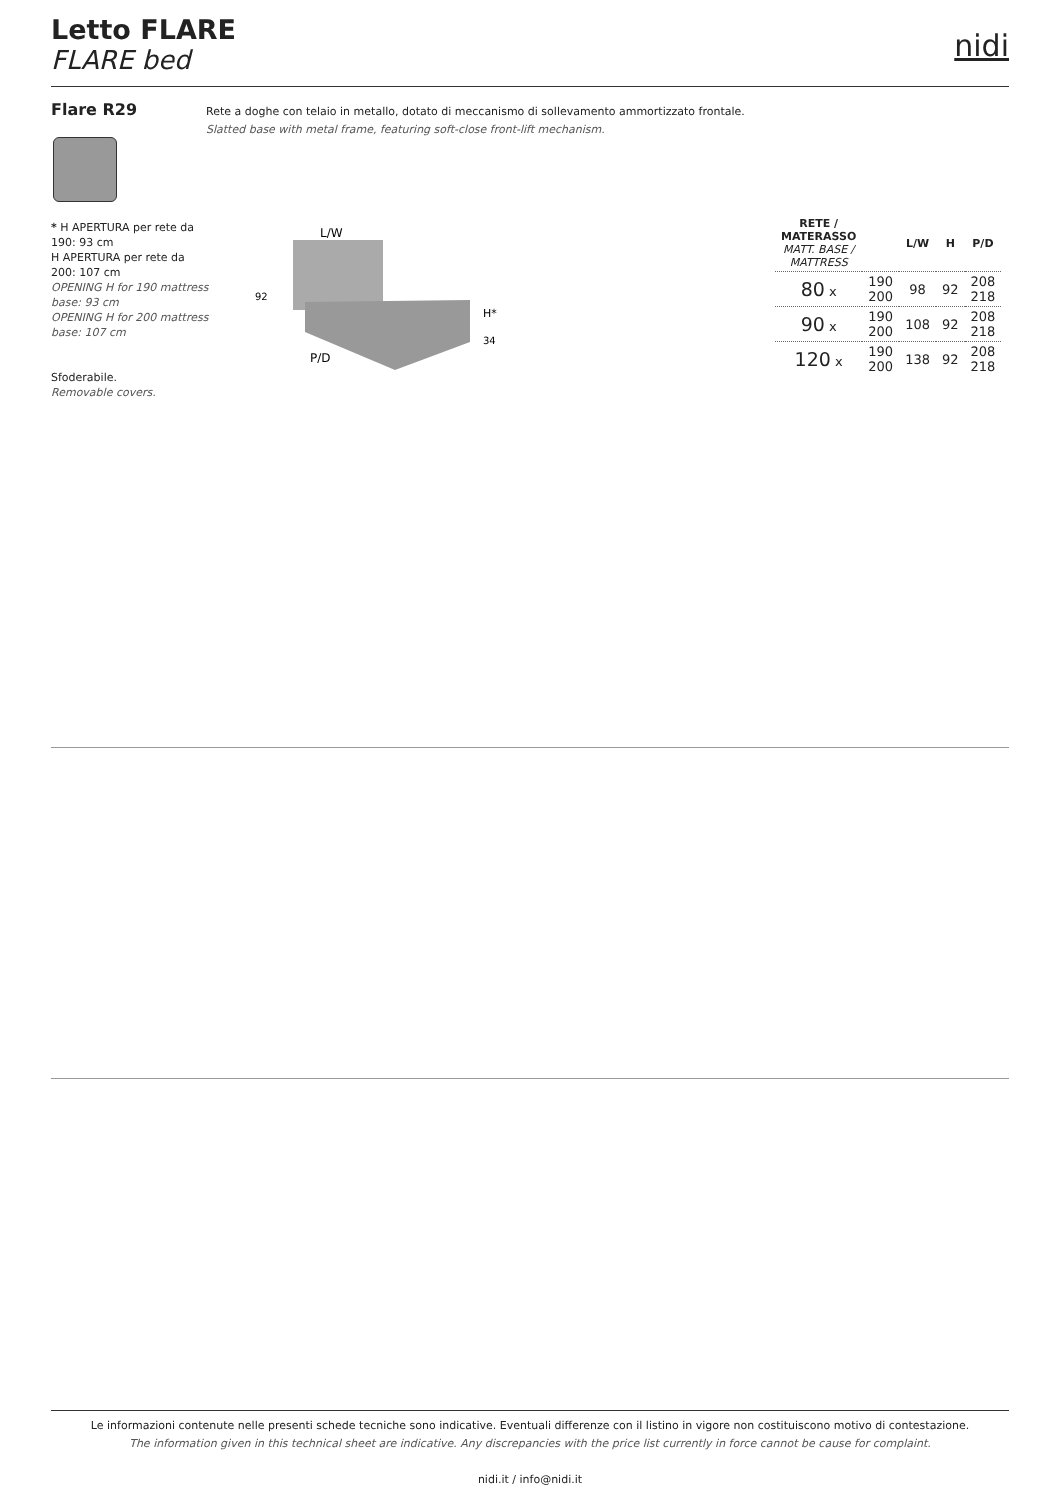Letto FLARE
FLARE bed
nidi
Flare R29
Rete a doghe con telaio in metallo, dotato di meccanismo di sollevamento ammortizzato frontale.
Slatted base with metal frame, featuring soft-close front-lift mechanism.
* H APERTURA per rete da 190: 93 cm
H APERTURA per rete da 200: 107 cm
OPENING H for 190 mattress base: 93 cm
OPENING H for 200 mattress base: 107 cm
Sfoderabile.
Removable covers.
L/W
92
H*
34
P/D
| RETE / MATERASSO MATT. BASE / MATTRESS | | L/W | H | P/D |
| --- | --- | --- | --- | --- |
| 80 x | 190 200 | 98 | 92 | 208 218 |
| 90 x | 190 200 | 108 | 92 | 208 218 |
| 120 x | 190 200 | 138 | 92 | 208 218 |
Le informazioni contenute nelle presenti schede tecniche sono indicative. Eventuali differenze con il listino in vigore non costituiscono motivo di contestazione.
The information given in this technical sheet are indicative. Any discrepancies with the price list currently in force cannot be cause for complaint.
nidi.it / info@nidi.it